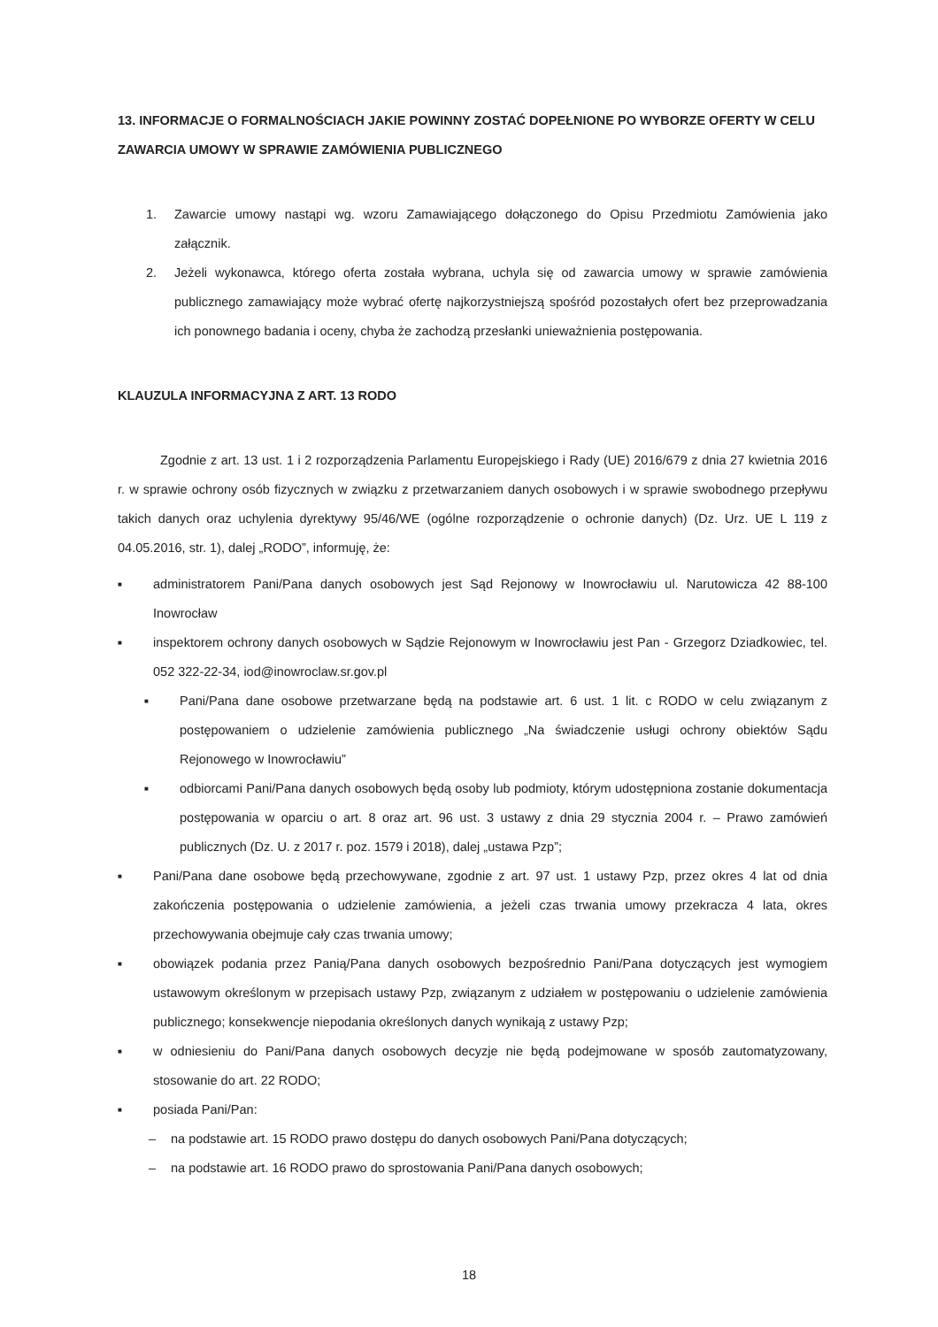13. INFORMACJE O FORMALNOŚCIACH JAKIE POWINNY ZOSTAĆ DOPEŁNIONE PO WYBORZE OFERTY W CELU ZAWARCIA UMOWY W SPRAWIE ZAMÓWIENIA PUBLICZNEGO
1. Zawarcie umowy nastąpi wg. wzoru Zamawiającego dołączonego do Opisu Przedmiotu Zamówienia jako załącznik.
2. Jeżeli wykonawca, którego oferta została wybrana, uchyla się od zawarcia umowy w sprawie zamówienia publicznego zamawiający może wybrać ofertę najkorzystniejszą spośród pozostałych ofert bez przeprowadzania ich ponownego badania i oceny, chyba że zachodzą przesłanki unieważnienia postępowania.
KLAUZULA INFORMACYJNA Z ART. 13 RODO
Zgodnie z art. 13 ust. 1 i 2 rozporządzenia Parlamentu Europejskiego i Rady (UE) 2016/679 z dnia 27 kwietnia 2016 r. w sprawie ochrony osób fizycznych w związku z przetwarzaniem danych osobowych i w sprawie swobodnego przepływu takich danych oraz uchylenia dyrektywy 95/46/WE (ogólne rozporządzenie o ochronie danych) (Dz. Urz. UE L 119 z 04.05.2016, str. 1), dalej „RODO”, informuję, że:
■ administratorem Pani/Pana danych osobowych jest Sąd Rejonowy w Inowrocławiu ul. Narutowicza 42 88-100 Inowrocław
■ inspektorem ochrony danych osobowych w Sądzie Rejonowym w Inowrocławiu jest Pan - Grzegorz Dziadkowiec, tel. 052 322-22-34, iod@inowroclaw.sr.gov.pl
■ Pani/Pana dane osobowe przetwarzane będą na podstawie art. 6 ust. 1 lit. c RODO w celu związanym z postępowaniem o udzielenie zamówienia publicznego „Na świadczenie usługi ochrony obiektów Sądu Rejonowego w Inowrocławiu”
■ odbiorcami Pani/Pana danych osobowych będą osoby lub podmioty, którym udostępniona zostanie dokumentacja postępowania w oparciu o art. 8 oraz art. 96 ust. 3 ustawy z dnia 29 stycznia 2004 r. – Prawo zamówień publicznych (Dz. U. z 2017 r. poz. 1579 i 2018), dalej „ustawa Pzp”;
■ Pani/Pana dane osobowe będą przechowywane, zgodnie z art. 97 ust. 1 ustawy Pzp, przez okres 4 lat od dnia zakończenia postępowania o udzielenie zamówienia, a jeżeli czas trwania umowy przekracza 4 lata, okres przechowywania obejmuje cały czas trwania umowy;
■ obowiązek podania przez Panią/Pana danych osobowych bezpośrednio Pani/Pana dotyczących jest wymogiem ustawowym określonym w przepisach ustawy Pzp, związanym z udziałem w postępowaniu o udzielenie zamówienia publicznego; konsekwencje niepodania określonych danych wynikają z ustawy Pzp;
■ w odniesieniu do Pani/Pana danych osobowych decyzje nie będą podejmowane w sposób zautomatyzowany, stosowanie do art. 22 RODO;
■ posiada Pani/Pan:
– na podstawie art. 15 RODO prawo dostępu do danych osobowych Pani/Pana dotyczących;
– na podstawie art. 16 RODO prawo do sprostowania Pani/Pana danych osobowych;
18